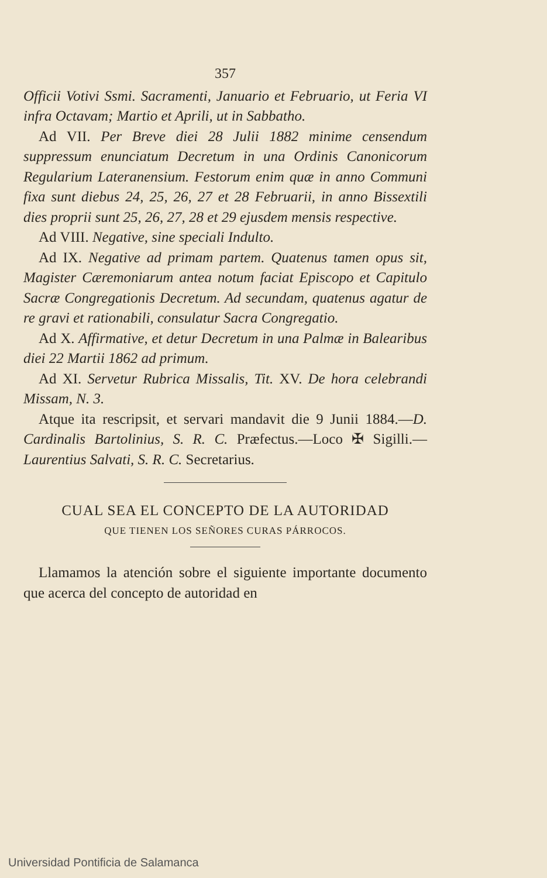357
Officii Votivi Ssmi. Sacramenti, Januario et Februario, ut Feria VI infra Octavam; Martio et Aprili, ut in Sabbatho.
Ad VII. Per Breve diei 28 Julii 1882 minime censendum suppressum enunciatum Decretum in una Ordinis Canonicorum Regularium Lateranensium. Festorum enim quæ in anno Communi fixa sunt diebus 24, 25, 26, 27 et 28 Februarii, in anno Bissextili dies proprii sunt 25, 26, 27, 28 et 29 ejusdem mensis respective.
Ad VIII. Negative, sine speciali Indulto.
Ad IX. Negative ad primam partem. Quatenus tamen opus sit, Magister Cæremoniarum antea notum faciat Episcopo et Capitulo Sacræ Congregationis Decretum. Ad secundam, quatenus agatur de re gravi et rationabili, consulatur Sacra Congregatio.
Ad X. Affirmative, et detur Decretum in una Palmæ in Balearibus diei 22 Martii 1862 ad primum.
Ad XI. Servetur Rubrica Missalis, Tit. XV. De hora celebrandi Missam, N. 3.
Atque ita rescripsit, et servari mandavit die 9 Junii 1884.—D. Cardinalis Bartolinius, S. R. C. Præfectus.—Loco ✠ Sigilli.—Laurentius Salvati, S. R. C. Secretarius.
CUAL SEA EL CONCEPTO DE LA AUTORIDAD
QUE TIENEN LOS SEÑORES CURAS PÁRROCOS.
Llamamos la atención sobre el siguiente importante documento que acerca del concepto de autoridad en
Universidad Pontificia de Salamanca